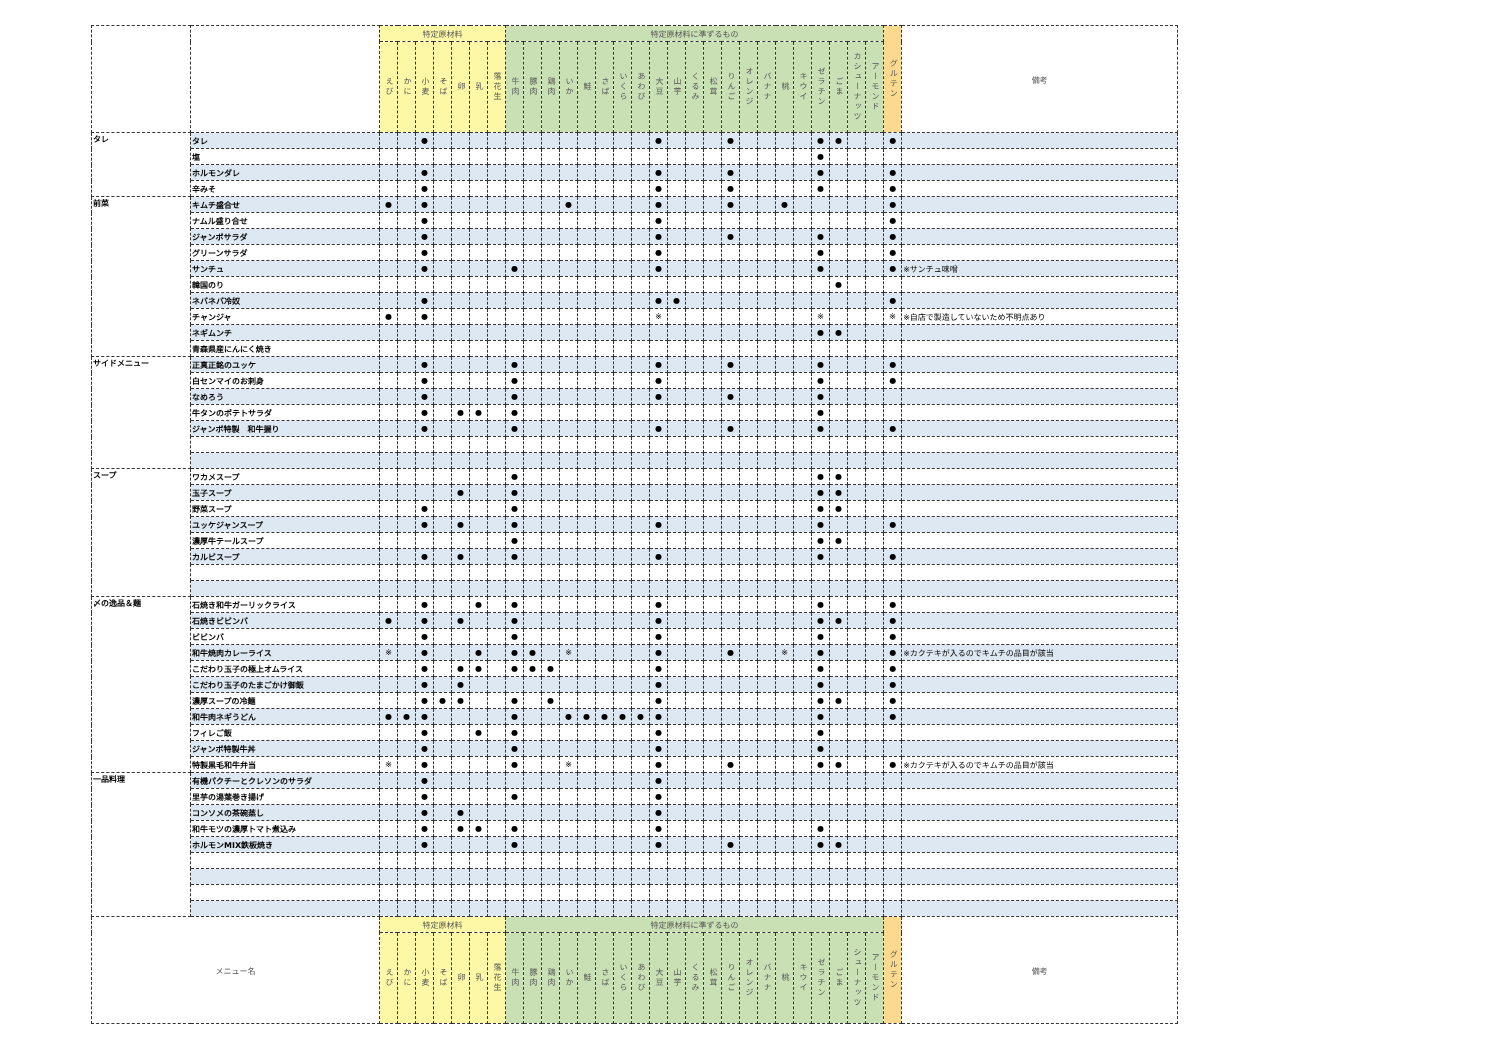| | | 特定原材料 | | | | | | | 特定原材料に準ずるもの | | | | | | | | | | | | | | | | | | | | | グルテン | 備考 |
| --- | --- | --- | --- | --- | --- | --- | --- | --- | --- | --- | --- | --- | --- | --- | --- | --- | --- | --- | --- | --- | --- | --- | --- | --- | --- | --- | --- | --- | --- | --- | --- |
| | | えび | かに | 小麦 | そば | 卵 | 乳 | 落花生 | 牛肉 | 豚肉 | 鶏肉 | いか | 鮭 | さば | いくら | あわび | 大豆 | 山芋 | くるみ | 松茸 | りんご | オレンジ | バナナ | 桃 | キウイ | ゼラチン | ごま | カシューナッツ | アーモンド | | |
| タレ | タレ | | | ● | | | | | | | | | | | | | ● | | | | ● | | | | | ● | ● | | | ● | |
| | 塩 | | | | | | | | | | | | | | | | | | | | | | | | | ● | | | | | |
| | ホルモンダレ | | | ● | | | | | | | | | | | | | ● | | | | ● | | | | | ● | | | | ● | |
| | 辛みそ | | | ● | | | | | | | | | | | | | ● | | | | ● | | | | | ● | | | | ● | |
| 前菜 | キムチ盛合せ | ● | | ● | | | | | | | | ● | | | | | ● | | | | ● | | | ● | | | | | | ● | |
| | ナムル盛り合せ | | | ● | | | | | | | | | | | | | ● | | | | | | | | | | | | | ● | |
| | ジャンボサラダ | | | ● | | | | | | | | | | | | | ● | | | | ● | | | | | ● | | | | ● | |
| | グリーンサラダ | | | ● | | | | | | | | | | | | | ● | | | | | | | | | ● | | | | ● | |
| | サンチュ | | | ● | | | | | ● | | | | | | | | ● | | | | | | | | | ● | | | | ● | ※サンチュ味噌 |
| | 韓国のり | | | | | | | | | | | | | | | | | | | | | | | | | | ● | | | | |
| | ネバネバ冷奴 | | | ● | | | | | | | | | | | | | ● | ● | | | | | | | | | | | | ● | |
| | チャンジャ | ● | | ● | | | | | | | | | | | | | ※ | | | | | | | | | ※ | | | | ※ | ※自店で製造していないため不明点あり |
| | ネギムンチ | | | | | | | | | | | | | | | | | | | | | | | | | ● | ● | | | | |
| | 青森県産にんにく焼き | | | | | | | | | | | | | | | | | | | | | | | | | | | | | | |
| サイドメニュー | 正真正銘のユッケ | | | ● | | | | | ● | | | | | | | | ● | | | | ● | | | | | ● | | | | ● | |
| | 白センマイのお刺身 | | | ● | | | | | ● | | | | | | | | ● | | | | | | | | | ● | | | | ● | |
| | なめろう | | | ● | | | | | ● | | | | | | | | ● | | | | ● | | | | | ● | | | | | |
| | 牛タンのポテトサラダ | | | ● | | ● | ● | | ● | | | | | | | | | | | | | | | | | ● | | | | | |
| | ジャンボ特製 和牛握り | | | ● | | | | | ● | | | | | | | | ● | | | | ● | | | | | ● | | | | ● | |
| スープ | ワカメスープ | | | | | | | | ● | | | | | | | | | | | | | | | | | ● | ● | | | | |
| | 玉子スープ | | | | | ● | | | ● | | | | | | | | | | | | | | | | | ● | ● | | | | |
| | 野菜スープ | | | ● | | | | | ● | | | | | | | | | | | | | | | | | ● | ● | | | | |
| | ユッケジャンスープ | | | ● | | ● | | | ● | | | | | | | | ● | | | | | | | | | ● | | | | ● | |
| | 濃厚牛テールスープ | | | | | | | | ● | | | | | | | | | | | | | | | | | ● | ● | | | | |
| | カルビスープ | | | ● | | ● | | | ● | | | | | | | | ● | | | | | | | | | ● | | | | ● | |
| 〆の逸品＆麺 | 石焼き和牛ガーリックライス | | | ● | | | ● | | ● | | | | | | | | ● | | | | | | | | | ● | | | | ● | |
| | 石焼きビビンバ | ● | | ● | | ● | | | ● | | | | | | | | ● | | | | | | | | | ● | ● | | | ● | |
| | ビビンバ | | | ● | | | | | ● | | | | | | | | ● | | | | | | | | | ● | | | | ● | |
| | 和牛焼肉カレーライス | ※ | | ● | | | ● | | ● | ● | | ※ | | | | | ● | | | | ● | | | ※ | | ● | | | | ● | ※カクテキが入るのでキムチの品目が該当 |
| | こだわり玉子の極上オムライス | | | ● | | ● | ● | | ● | ● | ● | | | | | | ● | | | | | | | | | ● | | | | ● | |
| | こだわり玉子のたまごかけ御飯 | | | ● | | ● | | | | | | | | | | | ● | | | | | | | | | ● | | | | ● | |
| | 濃厚スープの冷麺 | | | ● | ● | ● | | | ● | | ● | | | | | | ● | | | | | | | | | ● | ● | | | ● | |
| | 和牛肉ネギうどん | ● | ● | ● | | | | | ● | | | ● | ● | ● | ● | ● | ● | | | | | | | | | ● | | | | ● | |
| | フィレご飯 | | | ● | | | ● | | ● | | | | | | | | ● | | | | | | | | | ● | | | | | |
| | ジャンボ特製牛丼 | | | ● | | | | | ● | | | | | | | | ● | | | | | | | | | ● | | | | | |
| | 特製黒毛和牛弁当 | ※ | | ● | | | | | ● | | | ※ | | | | | ● | | | | ● | | | | | ● | ● | | | ● | ※カクテキが入るのでキムチの品目が該当 |
| 一品料理 | 有機パクチーとクレソンのサラダ | | | ● | | | | | | | | | | | | | ● | | | | | | | | | | | | | | |
| | 里芋の湯葉巻き揚げ | | | ● | | | | | ● | | | | | | | | ● | | | | | | | | | | | | | | |
| | コンソメの茶碗蒸し | | | ● | | ● | | | | | | | | | | | ● | | | | | | | | | | | | | | |
| | 和牛モツの濃厚トマト煮込み | | | ● | | ● | ● | | ● | | | | | | | | ● | | | | | | | | | ● | | | | | |
| | ホルモンMIX鉄板焼き | | | ● | | | | | ● | | | | | | | | ● | | | | ● | | | | | ● | ● | | | | |
| メニュー名 | | 特定原材料 | | | | | | | 特定原材料に準ずるもの | | | | | | | | | | | | | | | | | | | | | グルテン | 備考 |
| | | えび | かに | 小麦 | そば | 卵 | 乳 | 落花生 | 牛肉 | 豚肉 | 鶏肉 | いか | 鮭 | さば | いくら | あわび | 大豆 | 山芋 | くるみ | 松茸 | りんご | オレンジ | バナナ | 桃 | キウイ | ゼラチン | ごま | シューナッツ | アーモンド | | |